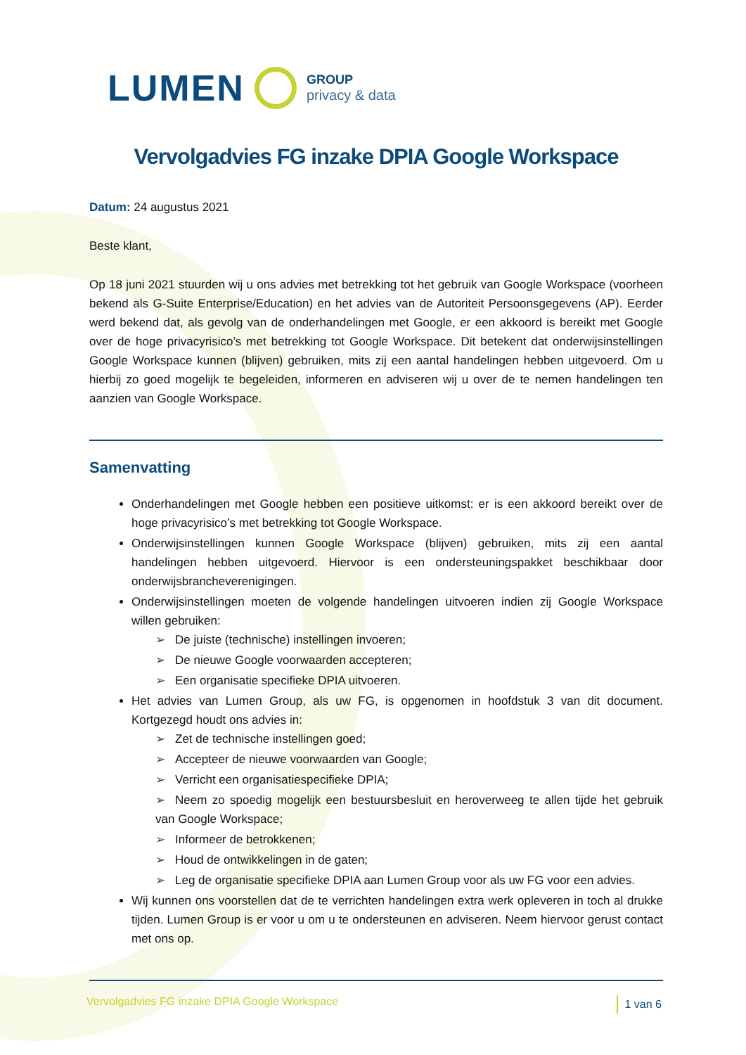LUMEN
GROUP
privacy & data
Vervolgadvies FG inzake DPIA Google Workspace
Datum: 24 augustus 2021
Beste klant,
Op 18 juni 2021 stuurden wij u ons advies met betrekking tot het gebruik van Google Workspace (voorheen bekend als G-Suite Enterprise/Education) en het advies van de Autoriteit Persoonsgegevens (AP). Eerder werd bekend dat, als gevolg van de onderhandelingen met Google, er een akkoord is bereikt met Google over de hoge privacyrisico’s met betrekking tot Google Workspace. Dit betekent dat onderwijsinstellingen Google Workspace kunnen (blijven) gebruiken, mits zij een aantal handelingen hebben uitgevoerd. Om u hierbij zo goed mogelijk te begeleiden, informeren en adviseren wij u over de te nemen handelingen ten aanzien van Google Workspace.
Samenvatting
Onderhandelingen met Google hebben een positieve uitkomst: er is een akkoord bereikt over de hoge privacyrisico’s met betrekking tot Google Workspace.
Onderwijsinstellingen kunnen Google Workspace (blijven) gebruiken, mits zij een aantal handelingen hebben uitgevoerd. Hiervoor is een ondersteuningspakket beschikbaar door onderwijsbrancheverenigingen.
Onderwijsinstellingen moeten de volgende handelingen uitvoeren indien zij Google Workspace willen gebruiken:
➢ De juiste (technische) instellingen invoeren;
➢ De nieuwe Google voorwaarden accepteren;
➢ Een organisatie specifieke DPIA uitvoeren.
Het advies van Lumen Group, als uw FG, is opgenomen in hoofdstuk 3 van dit document. Kortgezegd houdt ons advies in:
➢ Zet de technische instellingen goed;
➢ Accepteer de nieuwe voorwaarden van Google;
➢ Verricht een organisatiespecifieke DPIA;
➢ Neem zo spoedig mogelijk een bestuursbesluit en heroverweeg te allen tijde het gebruik van Google Workspace;
➢ Informeer de betrokkenen;
➢ Houd de ontwikkelingen in de gaten;
➢ Leg de organisatie specifieke DPIA aan Lumen Group voor als uw FG voor een advies.
Wij kunnen ons voorstellen dat de te verrichten handelingen extra werk opleveren in toch al drukke tijden. Lumen Group is er voor u om u te ondersteunen en adviseren. Neem hiervoor gerust contact met ons op.
Vervolgadvies FG inzake DPIA Google Workspace 1 van 6